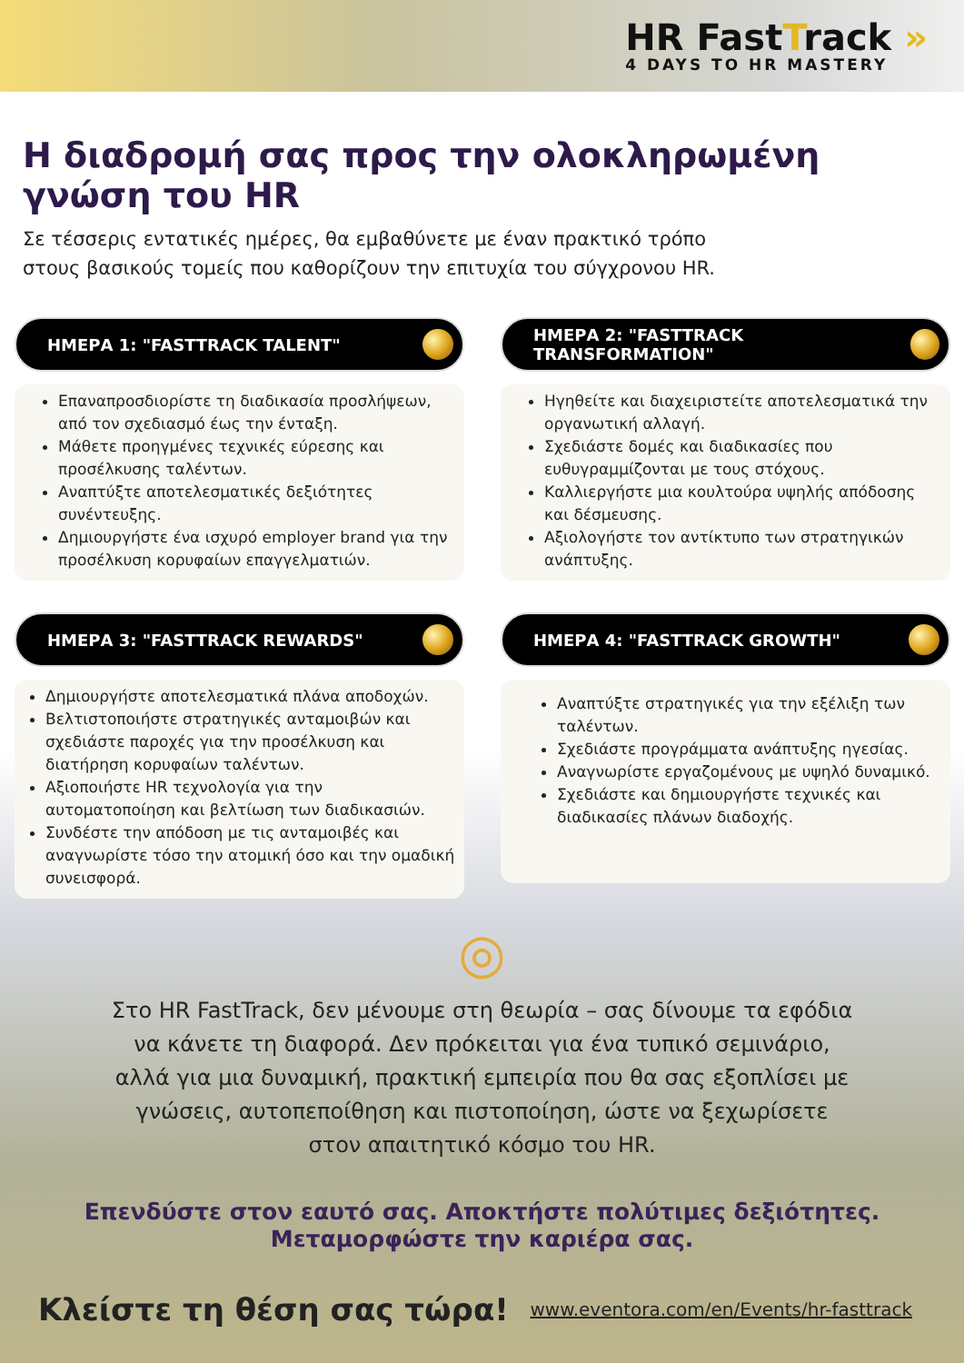HR FastTrack »
4 DAYS TO HR MASTERY
Η διαδρομή σας προς την ολοκληρωμένη
γνώση του HR
Σε τέσσερις εντατικές ημέρες, θα εμβαθύνετε με έναν πρακτικό τρόπο στους βασικούς τομείς που καθορίζουν την επιτυχία του σύγχρονου HR.
ΗΜΕΡΑ 1: "FASTTRACK TALENT"
Επαναπροσδιορίστε τη διαδικασία προσλήψεων, από τον σχεδιασμό έως την ένταξη.
Μάθετε προηγμένες τεχνικές εύρεσης και προσέλκυσης ταλέντων.
Αναπτύξτε αποτελεσματικές δεξιότητες συνέντευξης.
Δημιουργήστε ένα ισχυρό employer brand για την προσέλκυση κορυφαίων επαγγελματιών.
ΗΜΕΡΑ 2: "FASTTRACK TRANSFORMATION"
Ηγηθείτε και διαχειριστείτε αποτελεσματικά την οργανωτική αλλαγή.
Σχεδιάστε δομές και διαδικασίες που ευθυγραμμίζονται με τους στόχους.
Καλλιεργήστε μια κουλτούρα υψηλής απόδοσης και δέσμευσης.
Αξιολογήστε τον αντίκτυπο των στρατηγικών ανάπτυξης.
ΗΜΕΡΑ 3: "FASTTRACK REWARDS"
Δημιουργήστε αποτελεσματικά πλάνα αποδοχών.
Βελτιστοποιήστε στρατηγικές ανταμοιβών και σχεδιάστε παροχές για την προσέλκυση και διατήρηση κορυφαίων ταλέντων.
Αξιοποιήστε HR τεχνολογία για την αυτοματοποίηση και βελτίωση των διαδικασιών.
Συνδέστε την απόδοση με τις ανταμοιβές και αναγνωρίστε τόσο την ατομική όσο και την ομαδική συνεισφορά.
ΗΜΕΡΑ 4: "FASTTRACK GROWTH"
Αναπτύξτε στρατηγικές για την εξέλιξη των ταλέντων.
Σχεδιάστε προγράμματα ανάπτυξης ηγεσίας.
Αναγνωρίστε εργαζομένους με υψηλό δυναμικό.
Σχεδιάστε και δημιουργήστε τεχνικές και διαδικασίες πλάνων διαδοχής.
◎
Στο HR FastTrack, δεν μένουμε στη θεωρία – σας δίνουμε τα εφόδια να κάνετε τη διαφορά. Δεν πρόκειται για ένα τυπικό σεμινάριο, αλλά για μια δυναμική, πρακτική εμπειρία που θα σας εξοπλίσει με γνώσεις, αυτοπεποίθηση και πιστοποίηση, ώστε να ξεχωρίσετε στον απαιτητικό κόσμο του HR.
Επενδύστε στον εαυτό σας. Αποκτήστε πολύτιμες δεξιότητες.
Μεταμορφώστε την καριέρα σας.
Κλείστε τη θέση σας τώρα! www.eventora.com/en/Events/hr-fasttrack